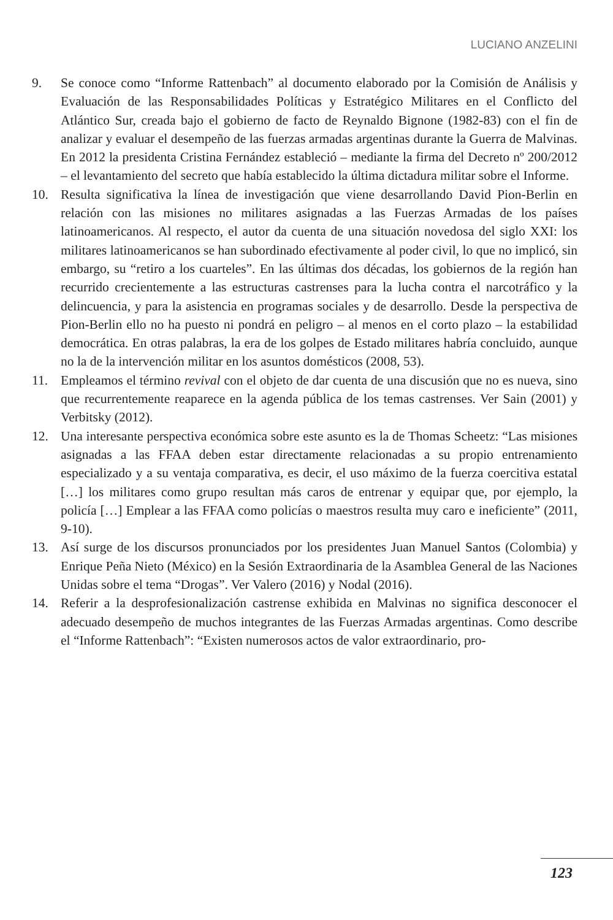LUCIANO ANZELINI
9. Se conoce como “Informe Rattenbach” al documento elaborado por la Comisión de Análisis y Evaluación de las Responsabilidades Políticas y Estratégico Militares en el Conflicto del Atlántico Sur, creada bajo el gobierno de facto de Reynaldo Bignone (1982-83) con el fin de analizar y evaluar el desempeño de las fuerzas armadas argentinas durante la Guerra de Malvinas. En 2012 la presidenta Cristina Fernández estableció – mediante la firma del Decreto nº 200/2012 – el levantamiento del secreto que había establecido la última dictadura militar sobre el Informe.
10. Resulta significativa la línea de investigación que viene desarrollando David Pion-Berlin en relación con las misiones no militares asignadas a las Fuerzas Armadas de los países latinoamericanos. Al respecto, el autor da cuenta de una situación novedosa del siglo XXI: los militares latinoamericanos se han subordinado efectivamente al poder civil, lo que no implicó, sin embargo, su “retiro a los cuarteles”. En las últimas dos décadas, los gobiernos de la región han recurrido crecientemente a las estructuras castrenses para la lucha contra el narcotráfico y la delincuencia, y para la asistencia en programas sociales y de desarrollo. Desde la perspectiva de Pion-Berlin ello no ha puesto ni pondrá en peligro – al menos en el corto plazo – la estabilidad democrática. En otras palabras, la era de los golpes de Estado militares habría concluido, aunque no la de la intervención militar en los asuntos domésticos (2008, 53).
11. Empleamos el término revival con el objeto de dar cuenta de una discusión que no es nueva, sino que recurrentemente reaparece en la agenda pública de los temas castrenses. Ver Sain (2001) y Verbitsky (2012).
12. Una interesante perspectiva económica sobre este asunto es la de Thomas Scheetz: “Las misiones asignadas a las FFAA deben estar directamente relacionadas a su propio entrenamiento especializado y a su ventaja comparativa, es decir, el uso máximo de la fuerza coercitiva estatal […] los militares como grupo resultan más caros de entrenar y equipar que, por ejemplo, la policía […] Emplear a las FFAA como policías o maestros resulta muy caro e ineficiente” (2011, 9-10).
13. Así surge de los discursos pronunciados por los presidentes Juan Manuel Santos (Colombia) y Enrique Peña Nieto (México) en la Sesión Extraordinaria de la Asamblea General de las Naciones Unidas sobre el tema “Drogas”. Ver Valero (2016) y Nodal (2016).
14. Referir a la desprofesionalización castrense exhibida en Malvinas no significa desconocer el adecuado desempeño de muchos integrantes de las Fuerzas Armadas argentinas. Como describe el “Informe Rattenbach”: “Existen numerosos actos de valor extraordinario, pro-
123